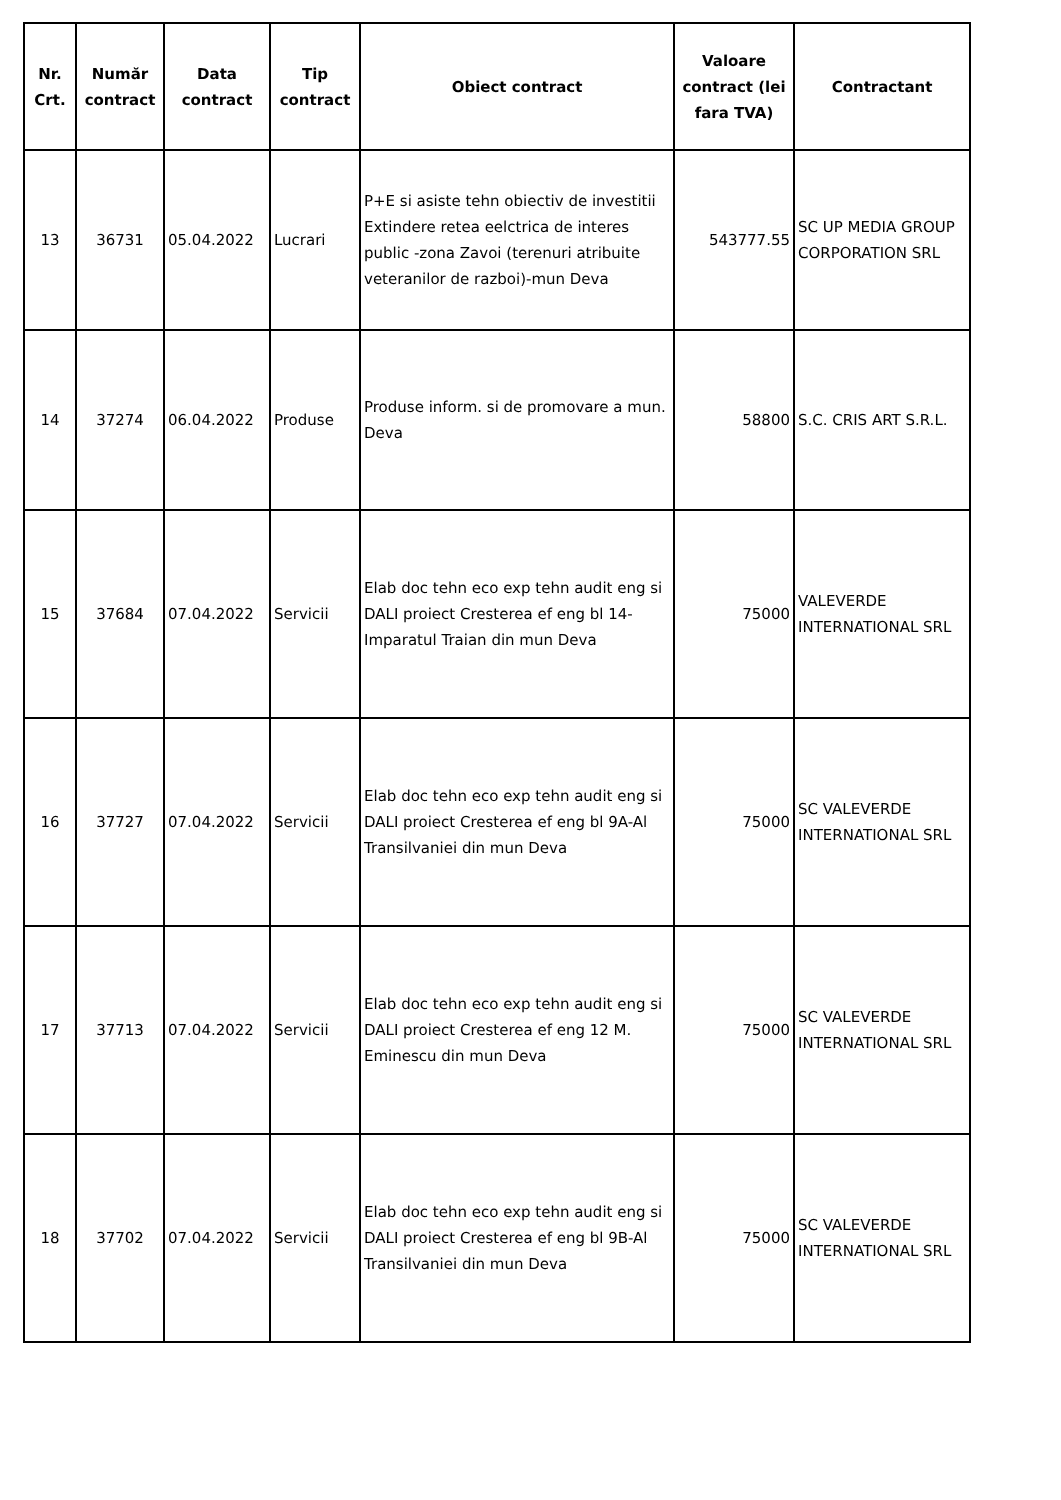| Nr. Crt. | Număr contract | Data contract | Tip contract | Obiect contract | Valoare contract (lei fara TVA) | Contractant |
| --- | --- | --- | --- | --- | --- | --- |
| 13 | 36731 | 05.04.2022 | Lucrari | P+E si asiste tehn obiectiv de investitii Extindere retea eelctrica de interes public -zona Zavoi (terenuri atribuite veteranilor de razboi)-mun Deva | 543777.55 | SC UP MEDIA GROUP CORPORATION SRL |
| 14 | 37274 | 06.04.2022 | Produse | Produse inform. si de promovare a mun. Deva | 58800 | S.C. CRIS ART S.R.L. |
| 15 | 37684 | 07.04.2022 | Servicii | Elab doc tehn eco exp tehn audit eng si DALI proiect Cresterea ef eng bl 14-Imparatul Traian din mun Deva | 75000 | VALEVERDE INTERNATIONAL SRL |
| 16 | 37727 | 07.04.2022 | Servicii | Elab doc tehn eco exp tehn audit eng si DALI proiect Cresterea ef eng bl 9A-Al Transilvaniei din mun Deva | 75000 | SC VALEVERDE INTERNATIONAL SRL |
| 17 | 37713 | 07.04.2022 | Servicii | Elab doc tehn eco exp tehn audit eng si DALI proiect Cresterea ef eng 12 M. Eminescu din mun Deva | 75000 | SC VALEVERDE INTERNATIONAL SRL |
| 18 | 37702 | 07.04.2022 | Servicii | Elab doc tehn eco exp tehn audit eng si DALI proiect Cresterea ef eng bl 9B-Al Transilvaniei din mun Deva | 75000 | SC VALEVERDE INTERNATIONAL SRL |